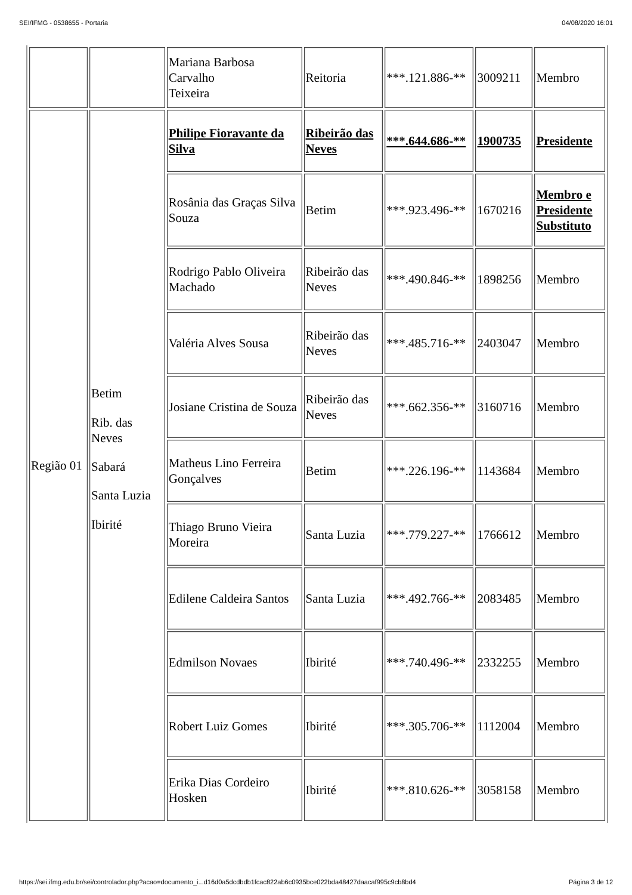SEI/IFMG - 0538655 - Portaria 04/08/2020 16:01
| | | Mariana Barbosa Carvalho Teixeira | Reitoria | ***.121.886-** | 3009211 | Membro |
| Região 01 | Betim Rib. das Neves Sabará Santa Luzia Ibirité | Philipe Fioravante da Silva | Ribeirão das Neves | ***.644.686-** | 1900735 | Presidente |
| | | Rosânia das Graças Silva Souza | Betim | ***.923.496-** | 1670216 | Membro e Presidente Substituto |
| | | Rodrigo Pablo Oliveira Machado | Ribeirão das Neves | ***.490.846-** | 1898256 | Membro |
| | | Valéria Alves Sousa | Ribeirão das Neves | ***.485.716-** | 2403047 | Membro |
| | | Josiane Cristina de Souza | Ribeirão das Neves | ***.662.356-** | 3160716 | Membro |
| | | Matheus Lino Ferreira Gonçalves | Betim | ***.226.196-** | 1143684 | Membro |
| | | Thiago Bruno Vieira Moreira | Santa Luzia | ***.779.227-** | 1766612 | Membro |
| | | Edilene Caldeira Santos | Santa Luzia | ***.492.766-** | 2083485 | Membro |
| | | Edmilson Novaes | Ibirité | ***.740.496-** | 2332255 | Membro |
| | | Robert Luiz Gomes | Ibirité | ***.305.706-** | 1112004 | Membro |
| | | Erika Dias Cordeiro Hosken | Ibirité | ***.810.626-** | 3058158 | Membro |
https://sei.ifmg.edu.br/sei/controlador.php?acao=documento_i...d16d0a5dcdbdb1fcac822ab6c0935bce022bda48427daacaf995c9cb8bd4 Página 3 de 12